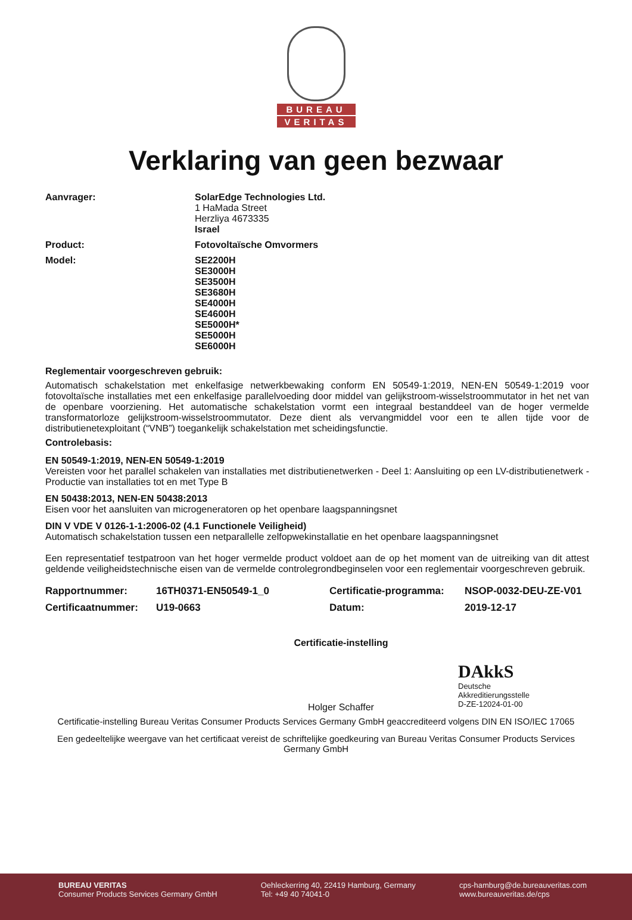BUREAU
VERITAS
Verklaring van geen bezwaar
Aanvrager: SolarEdge Technologies Ltd.
1 HaMada Street
Herzliya 4673335
Israel
Product: Fotovoltaïsche Omvormers
Model: SE2200H
SE3000H
SE3500H
SE3680H
SE4000H
SE4600H
SE5000H*
SE5000H
SE6000H
Reglementair voorgeschreven gebruik:
Automatisch schakelstation met enkelfasige netwerkbewaking conform EN 50549-1:2019, NEN-EN 50549-1:2019 voor fotovoltaïsche installaties met een enkelfasige parallelvoeding door middel van gelijkstroom-wisselstroommutator in het net van de openbare voorziening. Het automatische schakelstation vormt een integraal bestanddeel van de hoger vermelde transformatorloze gelijkstroom-wisselstroommutator. Deze dient als vervangmiddel voor een te allen tijde voor de distributienetexploitant (“VNB”) toegankelijk schakelstation met scheidingsfunctie.
Controlebasis:
EN 50549-1:2019, NEN-EN 50549-1:2019
Vereisten voor het parallel schakelen van installaties met distributienetwerken - Deel 1: Aansluiting op een LV-distributienetwerk - Productie van installaties tot en met Type B
EN 50438:2013, NEN-EN 50438:2013
Eisen voor het aansluiten van microgeneratoren op het openbare laagspanningsnet
DIN V VDE V 0126-1-1:2006-02 (4.1 Functionele Veiligheid)
Automatisch schakelstation tussen een netparallelle zelfopwekinstallatie en het openbare laagspanningsnet
Een representatief testpatroon van het hoger vermelde product voldoet aan de op het moment van de uitreiking van dit attest geldende veiligheidstechnische eisen van de vermelde controlegrondbeginselen voor een reglementair voorgeschreven gebruik.
Rapportnummer:
16TH0371-EN50549-1_0
Certificatie-programma:
NSOP-0032-DEU-ZE-V01
Certificaatnummer:
U19-0663
Datum:
2019-12-17
Certificatie-instelling
Holger Schaffer
DAkkS
Deutsche
Akkreditierungsstelle
D-ZE-12024-01-00
Certificatie-instelling Bureau Veritas Consumer Products Services Germany GmbH geaccrediteerd volgens DIN EN ISO/IEC 17065
Een gedeeltelijke weergave van het certificaat vereist de schriftelijke goedkeuring van Bureau Veritas Consumer Products Services Germany GmbH
BUREAU VERITAS
Consumer Products Services Germany GmbH
Oehleckerring 40, 22419 Hamburg, Germany
Tel: +49 40 74041-0
cps-hamburg@de.bureauveritas.com
www.bureauveritas.de/cps